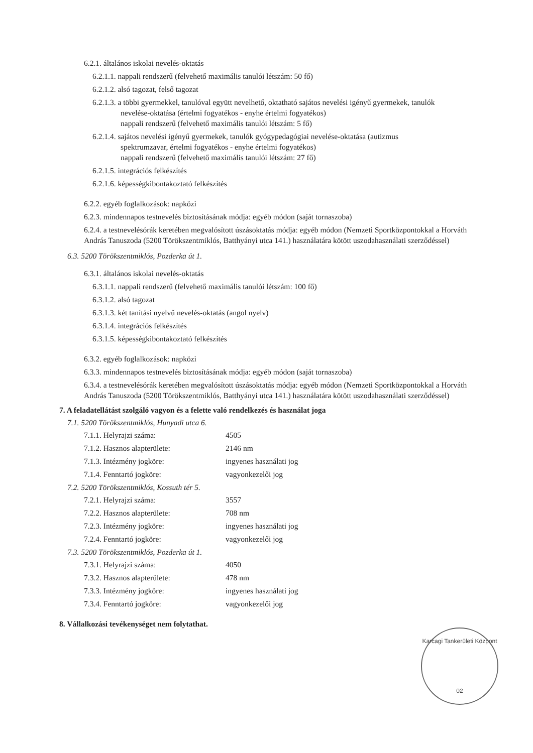6.2.1. általános iskolai nevelés-oktatás
6.2.1.1. nappali rendszerű (felvehető maximális tanulói létszám: 50 fő)
6.2.1.2. alsó tagozat, felső tagozat
6.2.1.3. a többi gyermekkel, tanulóval együtt nevelhető, oktatható sajátos nevelési igényű gyermekek, tanulók
nevelése-oktatása (értelmi fogyatékos - enyhe értelmi fogyatékos)
nappali rendszerű (felvehető maximális tanulói létszám: 5 fő)
6.2.1.4. sajátos nevelési igényű gyermekek, tanulók gyógypedagógiai nevelése-oktatása (autizmus
spektrumzavar, értelmi fogyatékos - enyhe értelmi fogyatékos)
nappali rendszerű (felvehető maximális tanulói létszám: 27 fő)
6.2.1.5. integrációs felkészítés
6.2.1.6. képességkibontakoztató felkészítés
6.2.2. egyéb foglalkozások: napközi
6.2.3. mindennapos testnevelés biztosításának módja: egyéb módon (saját tornaszoba)
6.2.4. a testnevelésórák keretében megvalósított úszásoktatás módja: egyéb módon (Nemzeti Sportközpontokkal a Horváth András Tanuszoda (5200 Törökszentmiklós, Batthyányi utca 141.) használatára kötött uszodahasználati szerződéssel)
6.3. 5200 Törökszentmiklós, Pozderka út 1.
6.3.1. általános iskolai nevelés-oktatás
6.3.1.1. nappali rendszerű (felvehető maximális tanulói létszám: 100 fő)
6.3.1.2. alsó tagozat
6.3.1.3. két tanítási nyelvű nevelés-oktatás (angol nyelv)
6.3.1.4. integrációs felkészítés
6.3.1.5. képességkibontakoztató felkészítés
6.3.2. egyéb foglalkozások: napközi
6.3.3. mindennapos testnevelés biztosításának módja: egyéb módon (saját tornaszoba)
6.3.4. a testnevelésórák keretében megvalósított úszásoktatás módja: egyéb módon (Nemzeti Sportközpontokkal a Horváth András Tanuszoda (5200 Törökszentmiklós, Batthyányi utca 141.) használatára kötött uszodahasználati szerződéssel)
7. A feladatellátást szolgáló vagyon és a felette való rendelkezés és használat joga
7.1. 5200 Törökszentmiklós, Hunyadi utca 6.
| 7.1.1. Helyrajzi száma: | 4505 |
| 7.1.2. Hasznos alapterülete: | 2146 nm |
| 7.1.3. Intézmény jogköre: | ingyenes használati jog |
| 7.1.4. Fenntartó jogköre: | vagyonkezelői jog |
7.2. 5200 Törökszentmiklós, Kossuth tér 5.
| 7.2.1. Helyrajzi száma: | 3557 |
| 7.2.2. Hasznos alapterülete: | 708 nm |
| 7.2.3. Intézmény jogköre: | ingyenes használati jog |
| 7.2.4. Fenntartó jogköre: | vagyonkezelői jog |
7.3. 5200 Törökszentmiklós, Pozderka út 1.
| 7.3.1. Helyrajzi száma: | 4050 |
| 7.3.2. Hasznos alapterülete: | 478 nm |
| 7.3.3. Intézmény jogköre: | ingyenes használati jog |
| 7.3.4. Fenntartó jogköre: | vagyonkezelői jog |
8. Vállalkozási tevékenységet nem folytathat.
Karcagi Tankerületi Központ
02